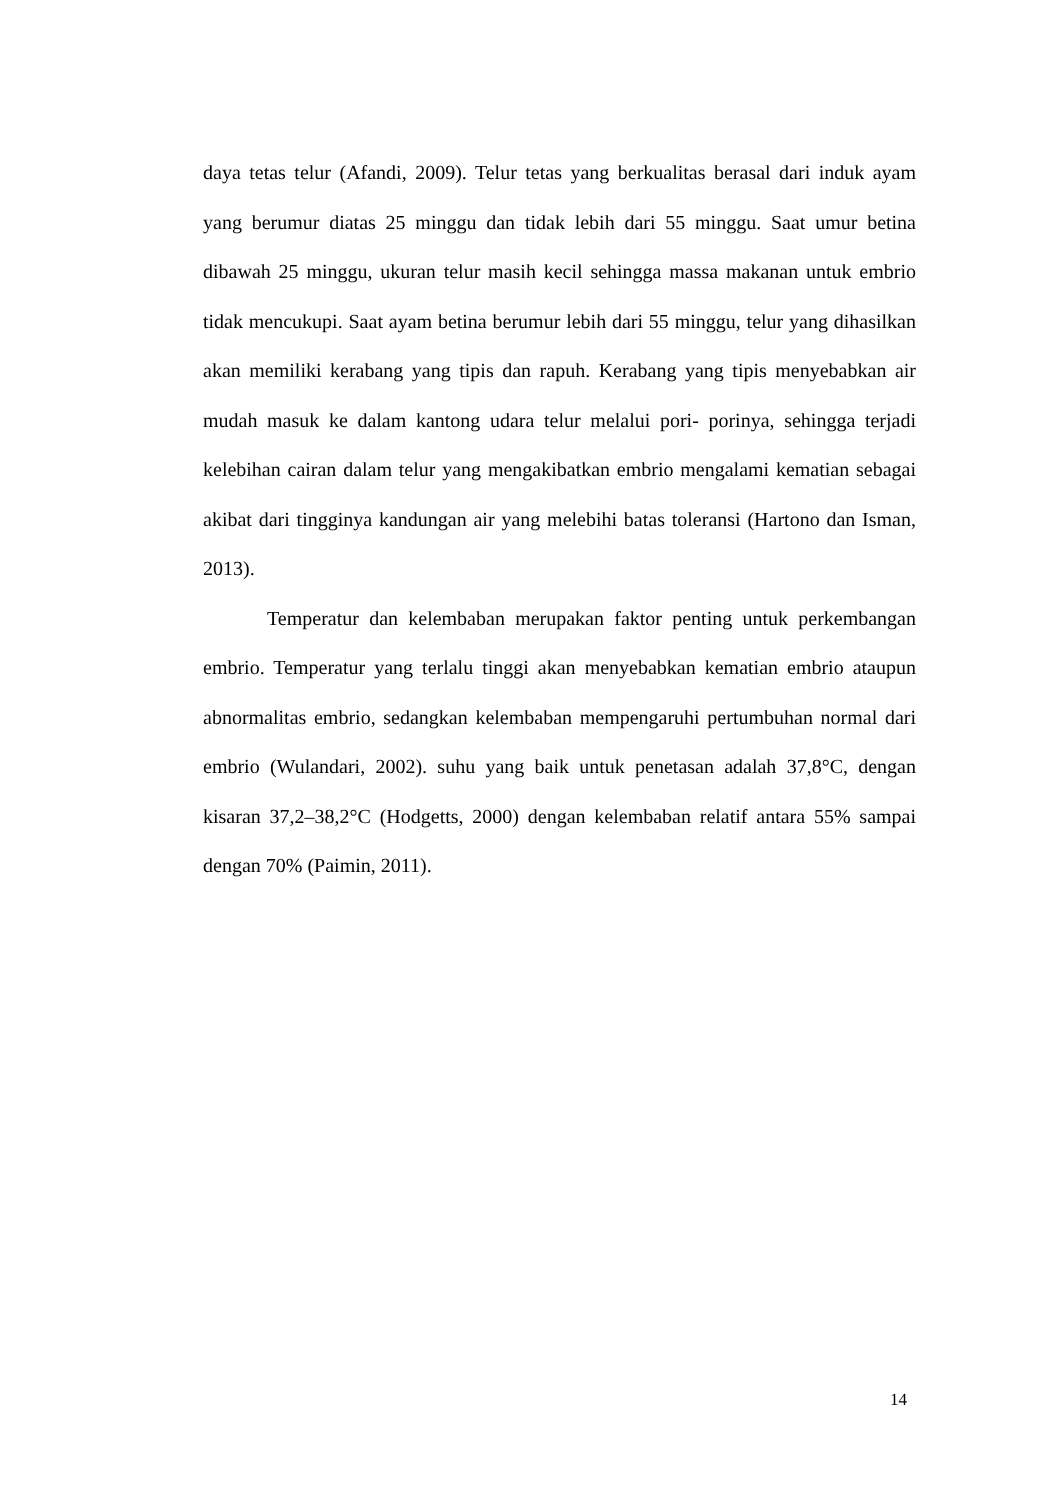daya tetas telur (Afandi, 2009). Telur tetas yang berkualitas berasal dari induk ayam yang berumur diatas 25 minggu dan tidak lebih dari 55 minggu. Saat umur betina dibawah 25 minggu, ukuran telur masih kecil sehingga massa makanan untuk embrio tidak mencukupi. Saat ayam betina berumur lebih dari 55 minggu, telur yang dihasilkan akan memiliki kerabang yang tipis dan rapuh. Kerabang yang tipis menyebabkan air mudah masuk ke dalam kantong udara telur melalui pori- porinya, sehingga terjadi kelebihan cairan dalam telur yang mengakibatkan embrio mengalami kematian sebagai akibat dari tingginya kandungan air yang melebihi batas toleransi (Hartono dan Isman, 2013).
Temperatur dan kelembaban merupakan faktor penting untuk perkembangan embrio. Temperatur yang terlalu tinggi akan menyebabkan kematian embrio ataupun abnormalitas embrio, sedangkan kelembaban mempengaruhi pertumbuhan normal dari embrio (Wulandari, 2002). suhu yang baik untuk penetasan adalah 37,8°C, dengan kisaran 37,2–38,2°C (Hodgetts, 2000) dengan kelembaban relatif antara 55% sampai dengan 70% (Paimin, 2011).
14